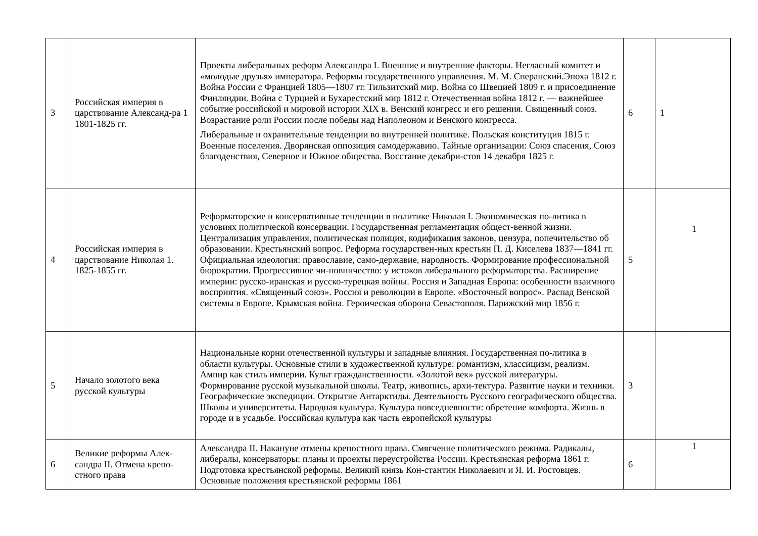| 3 | Российская империя в царствование Александ-ра 1 1801-1825 гг. | Проекты либеральных реформ Александра I. Внешние и внутренние факторы. Негласный комитет и «молодые друзья» императора. Реформы государственного управления. М. М. Сперанский.Эпоха 1812 г. Война России с Францией 1805—1807 гг. Тильзитский мир. Война со Швецией 1809 г. и присоединение Финляндии. Война с Турцией и Бухарестский мир 1812 г. Отечественная война 1812 г. — важнейшее событие российской и мировой истории XIX в. Венский конгресс и его решения. Священный союз. Возрастание роли России после победы над Наполеоном и Венского конгресса. Либеральные и охранительные тенденции во внутренней политике. Польская конституция 1815 г. Военные поселения. Дворянская оппозиция самодержавию. Тайные организации: Союз спасения, Союз благоденствия, Северное и Южное общества. Восстание декабри-стов 14 декабря 1825 г. | 6 | 1 | |
| 4 | Российская империя в царствование Николая 1. 1825-1855 гг. | Реформаторские и консервативные тенденции в политике Николая I. Экономическая по-литика в условиях политической консервации. Государственная регламентация общест-венной жизни. Централизация управления, политическая полиция, кодификация законов, цензура, попечительство об образовании. Крестьянский вопрос. Реформа государствен-ных крестьян П. Д. Киселева 1837—1841 гг. Официальная идеология: православие, само-державие, народность. Формирование профессиональной бюрократии. Прогрессивное чи-новничество: у истоков либерального реформаторства. Расширение империи: русско-иранская и русско-турецкая войны. Россия и Западная Европа: особенности взаимного восприятия. «Священный союз». Россия и революции в Европе. «Восточный вопрос». Распад Венской системы в Европе. Крымская война. Героическая оборона Севастополя. Парижский мир 1856 г. | 5 | | 1 |
| 5 | Начало золотого века русской культуры | Национальные корни отечественной культуры и западные влияния. Государственная по-литика в области культуры. Основные стили в художественной культуре: романтизм, классицизм, реализм. Ампир как стиль империи. Культ гражданственности. «Золотой век» русской литературы. Формирование русской музыкальной школы. Театр, живопись, архи-тектура. Развитие науки и техники. Географические экспедиции. Открытие Антарктиды. Деятельность Русского географического общества. Школы и университеты. Народная культура. Культура повседневности: обретение комфорта. Жизнь в городе и в усадьбе. Российская культура как часть европейской культуры | 3 | | |
| 6 | Великие реформы Алек-сандра II. Отмена крепо-стного права | Александра II. Накануне отмены крепостного права. Смягчение политического режима. Радикалы, либералы, консерваторы: планы и проекты переустройства России. Крестьянская реформа 1861 г. Подготовка крестьянской реформы. Великий князь Кон-стантин Николаевич и Я. И. Ростовцев. Основные положения крестьянской реформы 1861 | 6 | | 1 |